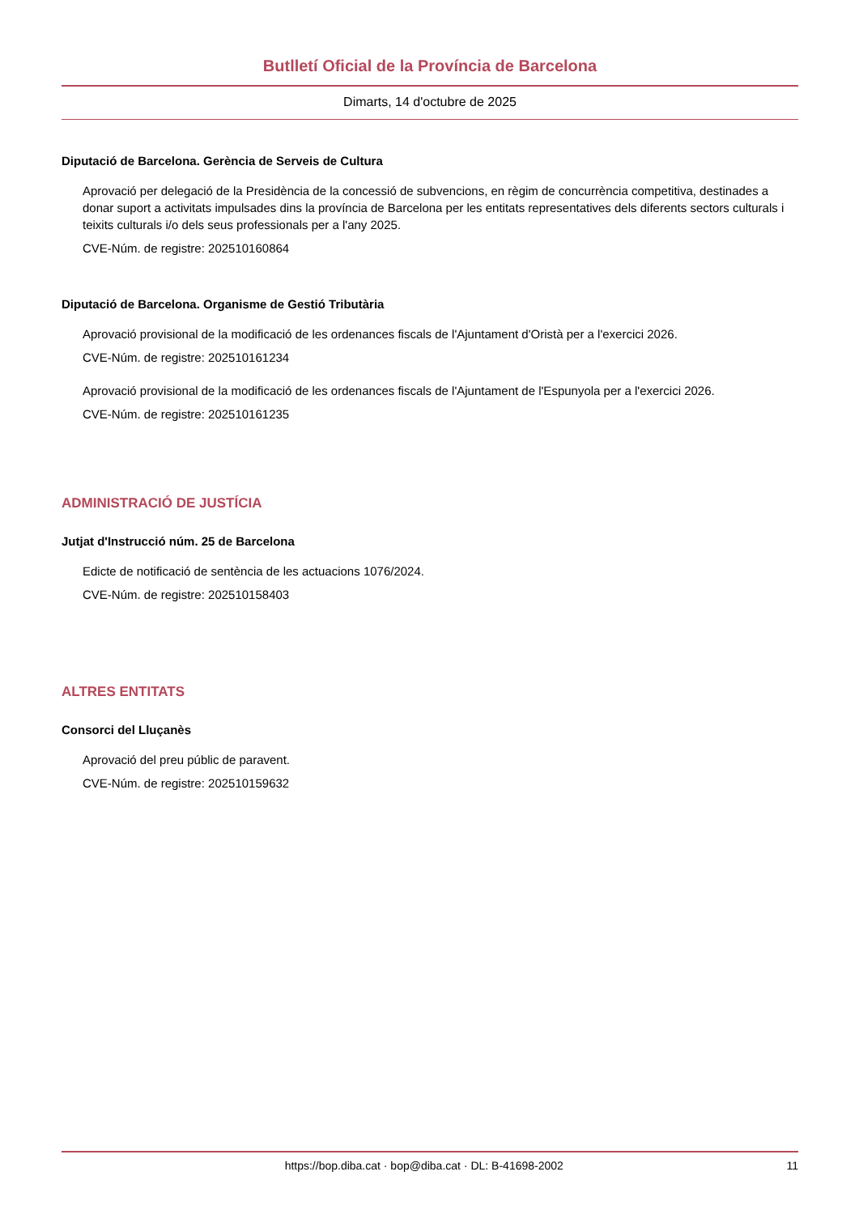Butlletí Oficial de la Província de Barcelona
Dimarts, 14 d'octubre de 2025
Diputació de Barcelona. Gerència de Serveis de Cultura
Aprovació per delegació de la Presidència de la concessió de subvencions, en règim de concurrència competitiva, destinades a donar suport a activitats impulsades dins la província de Barcelona per les entitats representatives dels diferents sectors culturals i teixits culturals i/o dels seus professionals per a l'any 2025.
CVE-Núm. de registre: 202510160864
Diputació de Barcelona. Organisme de Gestió Tributària
Aprovació provisional de la modificació de les ordenances fiscals de l'Ajuntament d'Oristà per a l'exercici 2026.
CVE-Núm. de registre: 202510161234
Aprovació provisional de la modificació de les ordenances fiscals de l'Ajuntament de l'Espunyola per a l'exercici 2026.
CVE-Núm. de registre: 202510161235
ADMINISTRACIÓ DE JUSTÍCIA
Jutjat d'Instrucció núm. 25 de Barcelona
Edicte de notificació de sentència de les actuacions 1076/2024.
CVE-Núm. de registre: 202510158403
ALTRES ENTITATS
Consorci del Lluçanès
Aprovació del preu públic de paravent.
CVE-Núm. de registre: 202510159632
https://bop.diba.cat · bop@diba.cat · DL: B-41698-2002 11